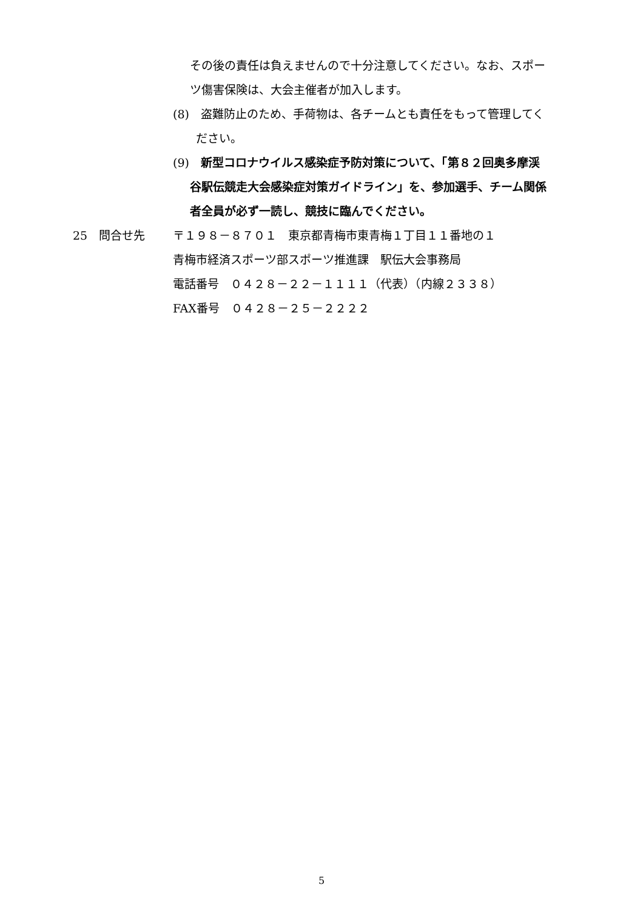その後の責任は負えませんので十分注意してください。なお、スポー
ツ傷害保険は、大会主催者が加入します。
(8)　盗難防止のため、手荷物は、各チームとも責任をもって管理してく
ださい。
(9)　新型コロナウイルス感染症予防対策について、「第８２回奥多摩渓
谷駅伝競走大会感染症対策ガイドライン」を、参加選手、チーム関係
者全員が必ず一読し、競技に臨んでください。
25　問合せ先 〒１９８－８７０１　東京都青梅市東青梅１丁目１１番地の１
青梅市経済スポーツ部スポーツ推進課　駅伝大会事務局
電話番号　０４２８－２２－１１１１（代表）（内線２３３８）
FAX番号　０４２８－２５－２２２２
5